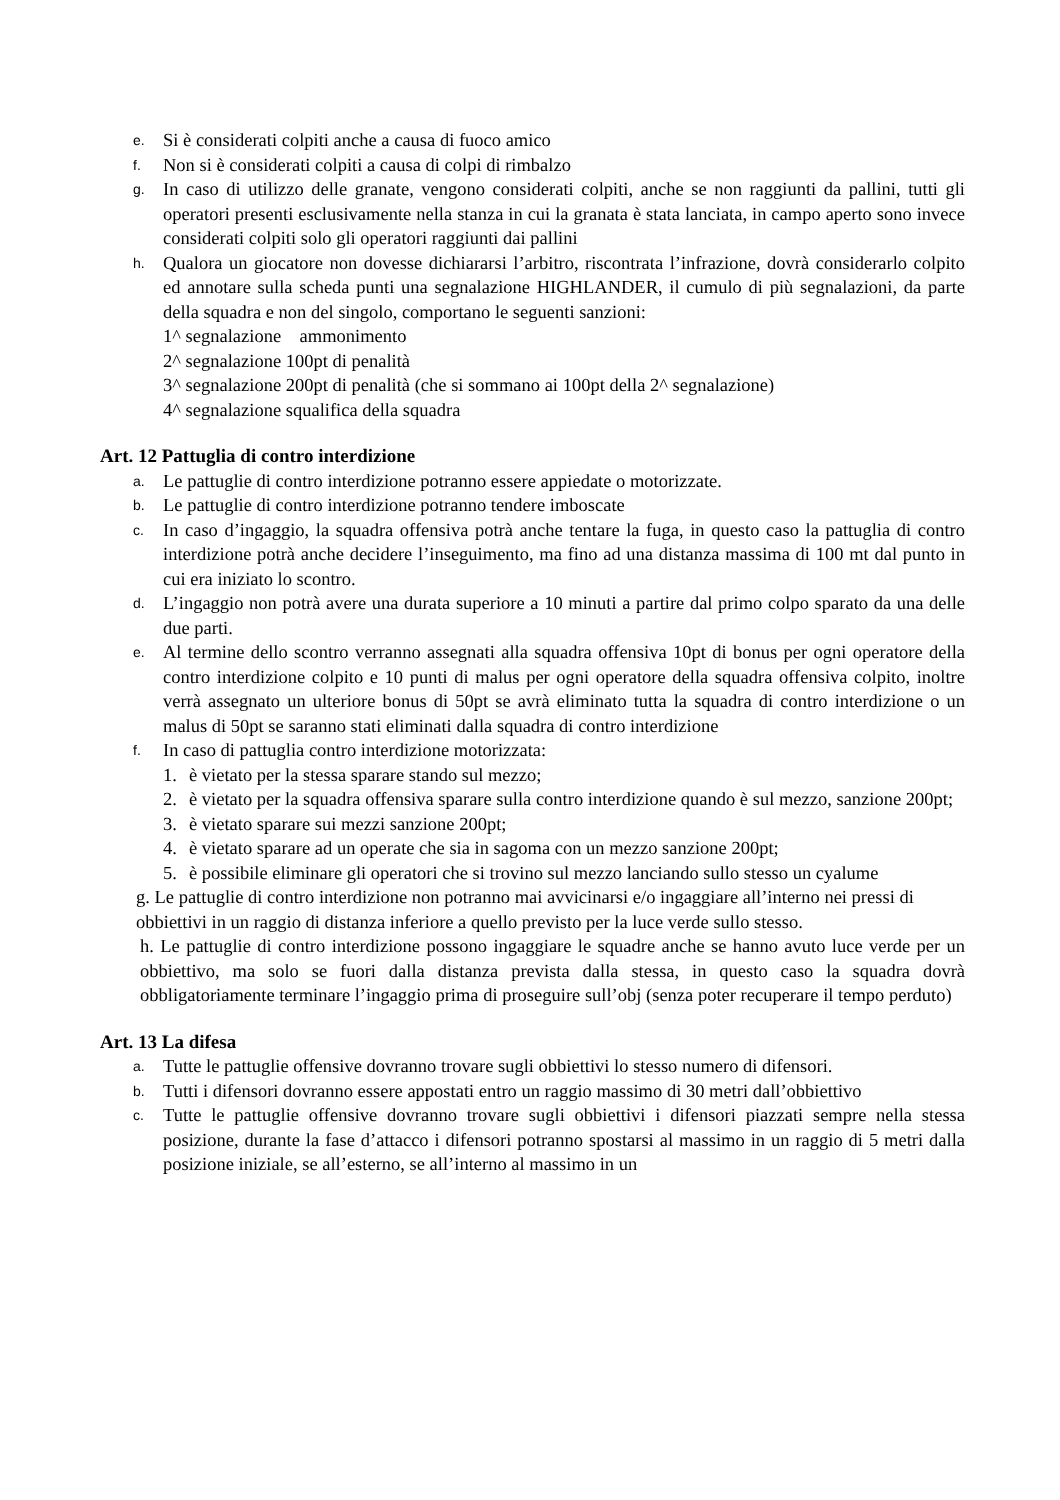e. Si è considerati colpiti anche a causa di fuoco amico
f. Non si è considerati colpiti a causa di colpi di rimbalzo
g. In caso di utilizzo delle granate, vengono considerati colpiti, anche se non raggiunti da pallini, tutti gli operatori presenti esclusivamente nella stanza in cui la granata è stata lanciata, in campo aperto sono invece considerati colpiti solo gli operatori raggiunti dai pallini
h. Qualora un giocatore non dovesse dichiararsi l’arbitro, riscontrata l’infrazione, dovrà considerarlo colpito ed annotare sulla scheda punti una segnalazione HIGHLANDER, il cumulo di più segnalazioni, da parte della squadra e non del singolo, comportano le seguenti sanzioni:
1^ segnalazione ammonimento
2^ segnalazione 100pt di penalità
3^ segnalazione 200pt di penalità (che si sommano ai 100pt della 2^ segnalazione)
4^ segnalazione squalifica della squadra
Art. 12 Pattuglia di contro interdizione
a. Le pattuglie di contro interdizione potranno essere appiedate o motorizzate.
b. Le pattuglie di contro interdizione potranno tendere imboscate
c. In caso d’ingaggio, la squadra offensiva potrà anche tentare la fuga, in questo caso la pattuglia di contro interdizione potrà anche decidere l’inseguimento, ma fino ad una distanza massima di 100 mt dal punto in cui era iniziato lo scontro.
d. L’ingaggio non potrà avere una durata superiore a 10 minuti a partire dal primo colpo sparato da una delle due parti.
e. Al termine dello scontro verranno assegnati alla squadra offensiva 10pt di bonus per ogni operatore della contro interdizione colpito e 10 punti di malus per ogni operatore della squadra offensiva colpito, inoltre verrà assegnato un ulteriore bonus di 50pt se avrà eliminato tutta la squadra di contro interdizione o un malus di 50pt se saranno stati eliminati dalla squadra di contro interdizione
f. In caso di pattuglia contro interdizione motorizzata:
1. è vietato per la stessa sparare stando sul mezzo;
2. è vietato per la squadra offensiva sparare sulla contro interdizione quando è sul mezzo, sanzione 200pt;
3. è vietato sparare sui mezzi sanzione 200pt;
4. è vietato sparare ad un operate che sia in sagoma con un mezzo sanzione 200pt;
5. è possibile eliminare gli operatori che si trovino sul mezzo lanciando sullo stesso un cyalume
g. Le pattuglie di contro interdizione non potranno mai avvicinarsi e/o ingaggiare all’interno nei pressi di obbiettivi in un raggio di distanza inferiore a quello previsto per la luce verde sullo stesso.
h. Le pattuglie di contro interdizione possono ingaggiare le squadre anche se hanno avuto luce verde per un obbiettivo, ma solo se fuori dalla distanza prevista dalla stessa, in questo caso la squadra dovrà obbligatoriamente terminare l’ingaggio prima di proseguire sull’obj (senza poter recuperare il tempo perduto)
Art. 13 La difesa
a. Tutte le pattuglie offensive dovranno trovare sugli obbiettivi lo stesso numero di difensori.
b. Tutti i difensori dovranno essere appostati entro un raggio massimo di 30 metri dall’obbiettivo
c. Tutte le pattuglie offensive dovranno trovare sugli obbiettivi i difensori piazzati sempre nella stessa posizione, durante la fase d’attacco i difensori potranno spostarsi al massimo in un raggio di 5 metri dalla posizione iniziale, se all’esterno, se all’interno al massimo in un